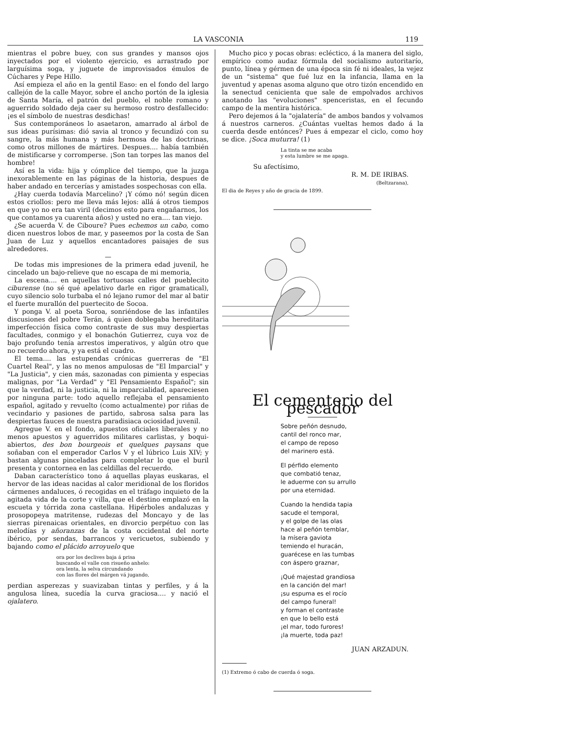LA VASCONIA 119
mientras el pobre buey, con sus grandes y mansos ojos inyectados por el violento ejercicio, es arrastrado por larguísima soga, y juguete de improvisados émulos de Cúchares y Pepe Hillo.
Así empieza el año en la gentil Easo: en el fondo del largo callejón de la calle Mayor, sobre el ancho portón de la iglesia de Santa María, el patrón del pueblo, el noble romano y aguerrido soldado deja caer su hermoso rostro desfallecido: ¡es el símbolo de nuestras desdichas!
Sus contemporáneos lo asaetaron, amarrado al árbol de sus ideas purísimas: dió savia al tronco y fecundizó con su sangre, la más humana y más hermosa de las doctrinas, como otros millones de mártires. Despues.... había también de mistificarse y corromperse. ¡Son tan torpes las manos del hombre!
Así es la vida: hija y cómplice del tiempo, que la juzga inexorablemente en las páginas de la historia, despues de haber andado en tercerías y amistades sospechosas con ella.
¿Hay cuerda todavía Marcelino? ¡Y cómo nó! según dicen estos criollos: pero me lleva más lejos: allá á otros tiempos en que yo no era tan viril (decimos esto para engañarnos, los que contamos ya cuarenta años) y usted no era.... tan viejo.
¿Se acuerda V. de Ciboure? Pues echemos un cabo, como dicen nuestros lobos de mar, y paseemos por la costa de San Juan de Luz y aquellos encantadores paisajes de sus alrededores.
—
De todas mis impresiones de la primera edad juvenil, he cincelado un bajo-relieve que no escapa de mi memoria,
La escena.... en aquellas tortuosas calles del pueblecito ciburense (no sé qué apelativo darle en rigor gramatical), cuyo silencio solo turbaba el nó lejano rumor del mar al batir el fuerte murallón del puertecito de Socoa.
Y ponga V. al poeta Soroa, sonriéndose de las infantiles discusiones del pobre Terán, á quien doblegaba hereditaria imperfección física como contraste de sus muy despiertas facultades, conmigo y el bonachón Gutierrez, cuya voz de bajo profundo tenía arrestos imperativos, y algún otro que no recuerdo ahora, y ya está el cuadro.
El tema.... las estupendas crónicas guerreras de "El Cuartel Real", y las no menos ampulosas de "El Imparcial" y "La Justicia", y cien más, sazonadas con pimienta y especias malignas, por "La Verdad" y "El Pensamiento Español"; sin que la verdad, ni la justicia, ni la imparcialidad, apareciesen por ninguna parte: todo aquello reflejaba el pensamiento español, agitado y revuelto (como actualmente) por riñas de vecindario y pasiones de partido, sabrosa salsa para las despiertas fauces de nuestra paradisiaca ociosidad juvenil.
Agregue V. en el fondo, apuestos oficiales liberales y no menos apuestos y aguerridos militares carlistas, y boqui-abiertos, des bon bourgeois et quelques paysans que soñaban con el emperador Carlos V y el lúbrico Luis XIV; y bastan algunas pinceladas para completar lo que el buril presenta y contornea en las celdillas del recuerdo.
Daban característico tono á aquellas playas euskaras, el hervor de las ideas nacidas al calor meridional de los floridos cármenes andaluces, ó recogidas en el tráfago inquieto de la agitada vida de la corte y villa, que el destino emplazó en la escueta y tórrida zona castellana. Hipérboles andaluzas y prosopopeya matritense, rudezas del Moncayo y de las sierras pirenaicas orientales, en divorcio perpétuo con las melodías y añoranzas de la costa occidental del norte ibérico, por sendas, barrancos y vericuetos, subiendo y bajando como el plácido arroyuelo que
ora por los declives baja á prisa
buscando el valle con risueño anhelo:
ora lenta, la selva circundando
con las flores del márgen vá jugando,
perdian asperezas y suavizaban tintas y perfiles, y á la angulosa línea, sucedía la curva graciosa.... y nació el ojalatero.
Mucho pico y pocas obras: ecléctico, á la manera del siglo, empírico como audaz fórmula del socialismo autoritarío, punto, línea y gérmen de una época sin fé ni ideales, la vejez de un "sistema" que fué luz en la infancia, llama en la juventud y apenas asoma alguno que otro tizón encendido en la senectud cenicienta que sale de empolvados archivos anotando las "evoluciones" spenceristas, en el fecundo campo de la mentira histórica.
Pero dejemos á la "ojalatería" de ambos bandos y volvamos á nuestros carneros. ¿Cuántas vueltas hemos dado á la cuerda desde entónces? Pues á empezar el ciclo, como hoy se dice. ¡Soca muturra! (1)
La tinta se me acaba
y esta lumbre se me apaga.
Su afectísimo,
R. M. DE IRIBAS.
(Beltzarana),
El dia de Reyes y año de gracia de 1899.
El cementerio del pescador
Sobre peñón desnudo,
cantil del ronco mar,
el campo de reposo
del marinero está.
El pérfido elemento
que combatió tenaz,
le aduerme con su arrullo
por una eternidad.
Cuando la hendida tapia
sacude el temporal,
y el golpe de las olas
hace al peñón temblar,
la mísera gaviota
temiendo el huracán,
guarécese en las tumbas
con áspero graznar,
¡Qué majestad grandiosa
en la canción del mar!
¡su espuma es el rocío
del campo funeral!
y forman el contraste
en que lo bello está
¡el mar, todo furores!
¡la muerte, toda paz!
JUAN ARZADUN.
(1) Extremo ó cabo de cuerda ó soga.